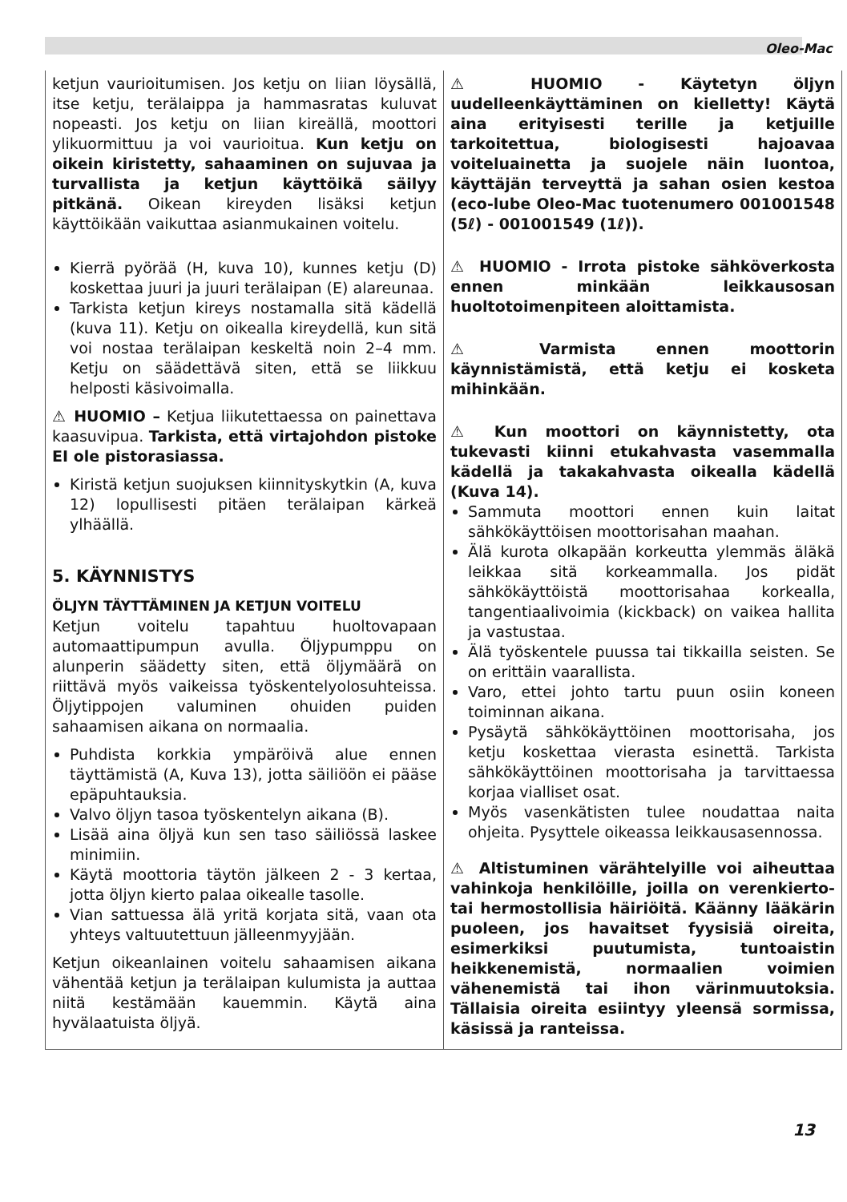Oleo-Mac
ketjun vaurioitumisen. Jos ketju on liian löysällä, itse ketju, terälaippa ja hammasratas kuluvat nopeasti. Jos ketju on liian kireällä, moottori ylikuormittuu ja voi vaurioitua. Kun ketju on oikein kiristetty, sahaaminen on sujuvaa ja turvallista ja ketjun käyttöikä säilyy pitkänä. Oikean kireyden lisäksi ketjun käyttöikään vaikuttaa asianmukainen voitelu.
Kierrä pyörää (H, kuva 10), kunnes ketju (D) koskettaa juuri ja juuri terälaipan (E) alareunaa.
Tarkista ketjun kireys nostamalla sitä kädellä (kuva 11). Ketju on oikealla kireydellä, kun sitä voi nostaa terälaipan keskeltä noin 2–4 mm. Ketju on säädettävä siten, että se liikkuu helposti käsivoimalla.
⚠ HUOMIO – Ketjua liikutettaessa on painettava kaasuvipua. Tarkista, että virtajohdon pistoke EI ole pistorasiassa.
Kiristä ketjun suojuksen kiinnityskytkin (A, kuva 12) lopullisesti pitäen terälaipan kärkeä ylhäällä.
5. KÄYNNISTYS
ÖLJYN TÄYTTÄMINEN JA KETJUN VOITELU
Ketjun voitelu tapahtuu huoltovapaan automaattipumpun avulla. Öljypumppu on alunperin säädetty siten, että öljymäärä on riittävä myös vaikeissa työskentelyolosuhteissa. Öljytippojen valuminen ohuiden puiden sahaamisen aikana on normaalia.
Puhdista korkkia ympäröivä alue ennen täyttämistä (A, Kuva 13), jotta säiliöön ei pääse epäpuhtauksia.
Valvo öljyn tasoa työskentelyn aikana (B).
Lisää aina öljyä kun sen taso säiliössä laskee minimiin.
Käytä moottoria täytön jälkeen 2 - 3 kertaa, jotta öljyn kierto palaa oikealle tasolle.
Vian sattuessa älä yritä korjata sitä, vaan ota yhteys valtuutettuun jälleenmyyjään.
Ketjun oikeanlainen voitelu sahaamisen aikana vähentää ketjun ja terälaipan kulumista ja auttaa niitä kestämään kauemmin. Käytä aina hyvälaatuista öljyä.
⚠ HUOMIO - Käytetyn öljyn uudelleenkäyttäminen on kielletty! Käytä aina erityisesti terille ja ketjuille tarkoitettua, biologisesti hajoavaa voiteluainetta ja suojele näin luontoa, käyttäjän terveyttä ja sahan osien kestoa (eco-lube Oleo-Mac tuotenumero 001001548 (5ℓ) - 001001549 (1ℓ)).
⚠ HUOMIO - Irrota pistoke sähköverkosta ennen minkään leikkausosan huoltotoimenpiteen aloittamista.
⚠ Varmista ennen moottorin käynnistämistä, että ketju ei kosketa mihinkään.
⚠ Kun moottori on käynnistetty, ota tukevasti kiinni etukahvasta vasemmalla kädellä ja takakahvasta oikealla kädellä (Kuva 14).
Sammuta moottori ennen kuin laitat sähkökäyttöisen moottorisahan maahan.
Älä kurota olkapään korkeutta ylemmäs äläkä leikkaa sitä korkeammalla. Jos pidät sähkökäyttöistä moottorisahaa korkealla, tangentiaalivoimia (kickback) on vaikea hallita ja vastustaa.
Älä työskentele puussa tai tikkailla seisten. Se on erittäin vaarallista.
Varo, ettei johto tartu puun osiin koneen toiminnan aikana.
Pysäytä sähkökäyttöinen moottorisaha, jos ketju koskettaa vierasta esinettä. Tarkista sähkökäyttöinen moottorisaha ja tarvittaessa korjaa vialliset osat.
Myös vasenkätisten tulee noudattaa naita ohjeita. Pysyttele oikeassa leikkausasennossa.
⚠ Altistuminen värähtelyille voi aiheuttaa vahinkoja henkilöille, joilla on verenkierto- tai hermostollisia häiriöitä. Käänny lääkärin puoleen, jos havaitset fyysisiä oireita, esimerkiksi puutumista, tuntoaistin heikkenemistä, normaalien voimien vähenemistä tai ihon värinmuutoksia. Tällaisia oireita esiintyy yleensä sormissa, käsissä ja ranteissa.
13